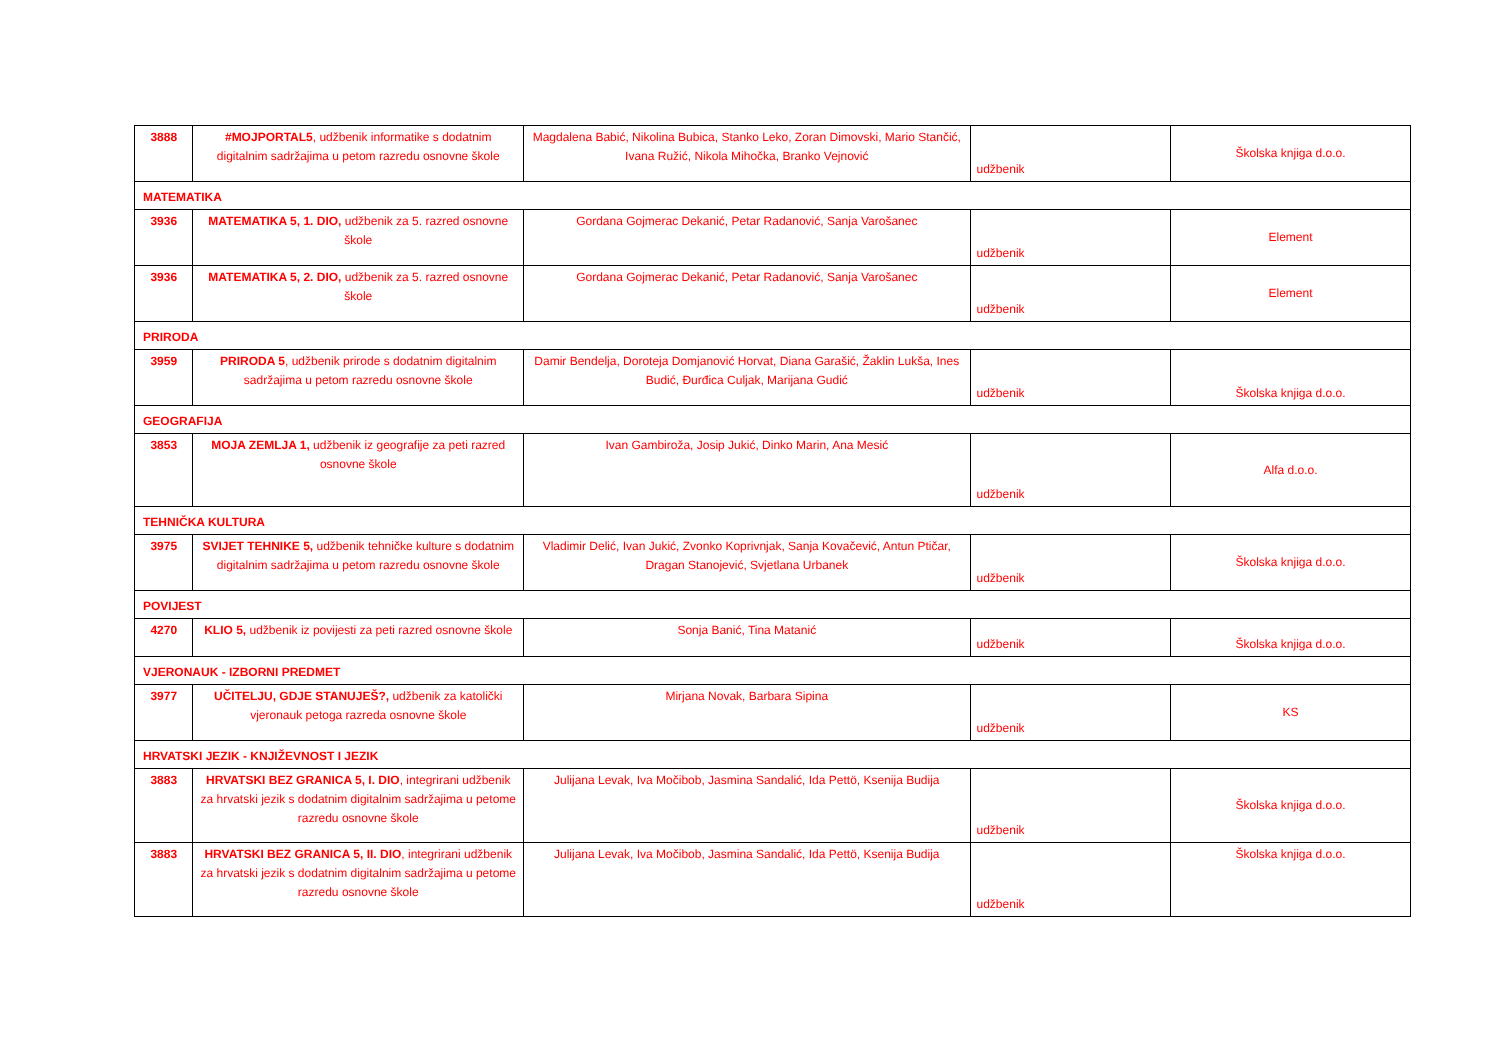| 3888 | #MOJPORTAL5 , udžbenik informatike s dodatnim digitalnim sadržajima u petom razredu osnovne škole | Magdalena Babić, Nikolina Bubica, Stanko Leko, Zoran Dimovski, Mario Stančić, Ivana Ružić, Nikola Mihočka, Branko Vejnović | udžbenik | Školska knjiga d.o.o. |
| MATEMATIKA | | | | |
| 3936 | MATEMATIKA 5, 1. DIO, udžbenik za 5. razred osnovne škole | Gordana Gojmerac Dekanić, Petar Radanović, Sanja Varošanec | udžbenik | Element |
| 3936 | MATEMATIKA 5, 2. DIO, udžbenik za 5. razred osnovne škole | Gordana Gojmerac Dekanić, Petar Radanović, Sanja Varošanec | udžbenik | Element |
| PRIRODA | | | | |
| 3959 | PRIRODA 5 , udžbenik prirode s dodatnim digitalnim sadržajima u petom razredu osnovne škole | Damir Bendelja, Doroteja Domjanović Horvat, Diana Garašić, Žaklin Lukša, Ines Budić, Đurđica Culjak, Marijana Gudić | udžbenik | Školska knjiga d.o.o. |
| GEOGRAFIJA | | | | |
| 3853 | MOJA ZEMLJA 1, udžbenik iz geografije za peti razred osnovne škole | Ivan Gambiroža, Josip Jukić, Dinko Marin, Ana Mesić | udžbenik | Alfa d.o.o. |
| TEHNIČKA KULTURA | | | | |
| 3975 | SVIJET TEHNIKE 5, udžbenik tehničke kulture s dodatnim digitalnim sadržajima u petom razredu osnovne škole | Vladimir Delić, Ivan Jukić, Zvonko Koprivnjak, Sanja Kovačević, Antun Ptičar, Dragan Stanojević, Svjetlana Urbanek | udžbenik | Školska knjiga d.o.o. |
| POVIJEST | | | | |
| 4270 | KLIO 5, udžbenik iz povijesti za peti razred osnovne škole | Sonja Banić, Tina Matanić | udžbenik | Školska knjiga d.o.o. |
| VJERONAUK - IZBORNI PREDMET | | | | |
| 3977 | UČITELJU, GDJE STANUJEŠ?, udžbenik za katolički vjeronauk petoga razreda osnovne škole | Mirjana Novak, Barbara Sipina | udžbenik | KS |
| HRVATSKI JEZIK - KNJIŽEVNOST I JEZIK | | | | |
| 3883 | HRVATSKI BEZ GRANICA 5, I. DIO , integrirani udžbenik za hrvatski jezik s dodatnim digitalnim sadržajima u petome razredu osnovne škole | Julijana Levak, Iva Močibob, Jasmina Sandalić, Ida Pettö, Ksenija Budija | udžbenik | Školska knjiga d.o.o. |
| 3883 | HRVATSKI BEZ GRANICA 5, II. DIO , integrirani udžbenik za hrvatski jezik s dodatnim digitalnim sadržajima u petome razredu osnovne škole | Julijana Levak, Iva Močibob, Jasmina Sandalić, Ida Pettö, Ksenija Budija | udžbenik | Školska knjiga d.o.o. |